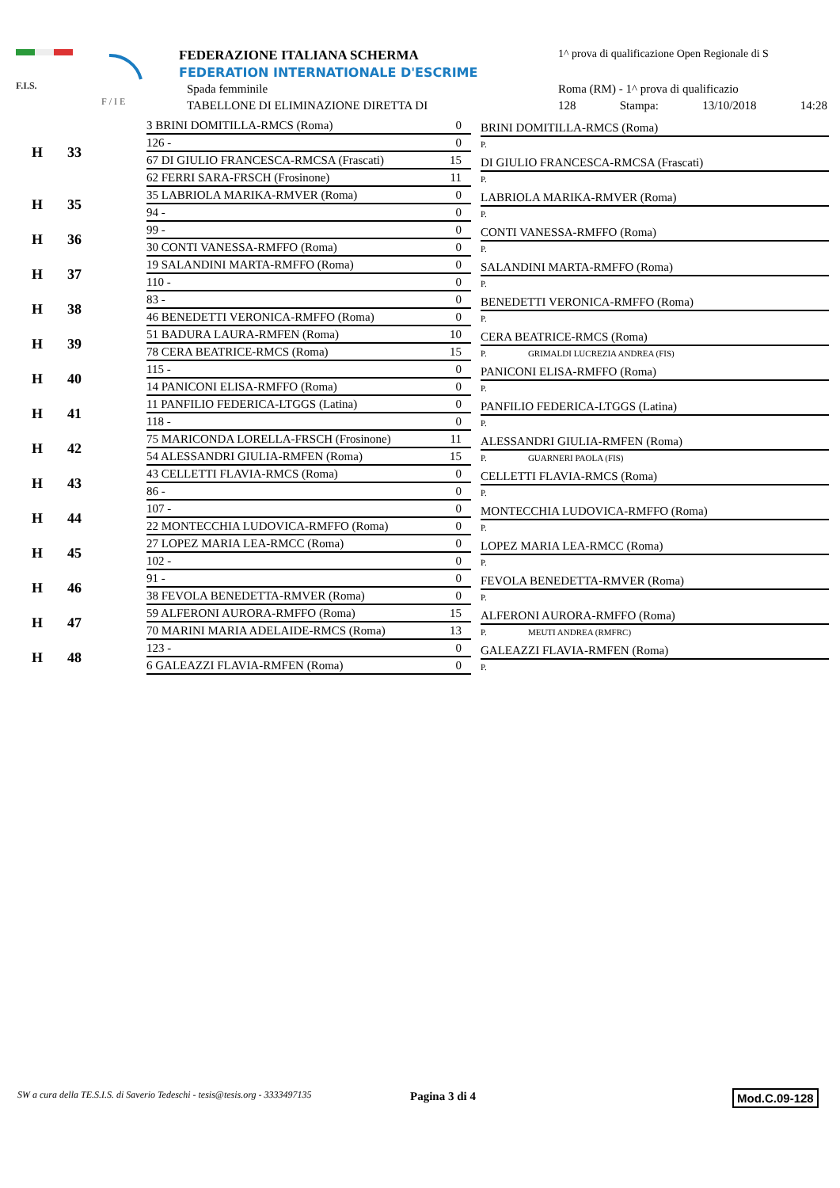F.I.S.
F / I E
FEDERAZIONE ITALIANA SCHERMA
FEDERATION INTERNATIONALE D'ESCRIME
Spada femminile
TABELLONE DI ELIMINAZIONE DIRETTA DI
1^ prova di qualificazione Open Regionale di S
Roma (RM) - 1^ prova di qualificazio
128 Stampa: 13/10/2018 14:28
| H | 33 | 3 BRINI DOMITILLA-RMCS (Roma) 0 126 - 0 | BRINI DOMITILLA-RMCS (Roma) P. |
| | | 67 DI GIULIO FRANCESCA-RMCSA (Frascati) 15 62 FERRI SARA-FRSCH (Frosinone) 11 | DI GIULIO FRANCESCA-RMCSA (Frascati) P. |
| H | 35 | 35 LABRIOLA MARIKA-RMVER (Roma) 0 94 - 0 | LABRIOLA MARIKA-RMVER (Roma) P. |
| H | 36 | 99 - 0 30 CONTI VANESSA-RMFFO (Roma) 0 | CONTI VANESSA-RMFFO (Roma) P. |
| H | 37 | 19 SALANDINI MARTA-RMFFO (Roma) 0 110 - 0 | SALANDINI MARTA-RMFFO (Roma) P. |
| H | 38 | 83 - 0 46 BENEDETTI VERONICA-RMFFO (Roma) 0 | BENEDETTI VERONICA-RMFFO (Roma) P. |
| H | 39 | 51 BADURA LAURA-RMFEN (Roma) 10 78 CERA BEATRICE-RMCS (Roma) 15 | CERA BEATRICE-RMCS (Roma) P. GRIMALDI LUCREZIA ANDREA (FIS) |
| H | 40 | 115 - 0 14 PANICONI ELISA-RMFFO (Roma) 0 | PANICONI ELISA-RMFFO (Roma) P. |
| H | 41 | 11 PANFILIO FEDERICA-LTGGS (Latina) 0 118 - 0 | PANFILIO FEDERICA-LTGGS (Latina) P. |
| H | 42 | 75 MARICONDA LORELLA-FRSCH (Frosinone) 11 54 ALESSANDRI GIULIA-RMFEN (Roma) 15 | ALESSANDRI GIULIA-RMFEN (Roma) P. GUARNERI PAOLA (FIS) |
| H | 43 | 43 CELLETTI FLAVIA-RMCS (Roma) 0 86 - 0 | CELLETTI FLAVIA-RMCS (Roma) P. |
| H | 44 | 107 - 0 22 MONTECCHIA LUDOVICA-RMFFO (Roma) 0 | MONTECCHIA LUDOVICA-RMFFO (Roma) P. |
| H | 45 | 27 LOPEZ MARIA LEA-RMCC (Roma) 0 102 - 0 | LOPEZ MARIA LEA-RMCC (Roma) P. |
| H | 46 | 91 - 0 38 FEVOLA BENEDETTA-RMVER (Roma) 0 | FEVOLA BENEDETTA-RMVER (Roma) P. |
| H | 47 | 59 ALFERONI AURORA-RMFFO (Roma) 15 70 MARINI MARIA ADELAIDE-RMCS (Roma) 13 | ALFERONI AURORA-RMFFO (Roma) P. MEUTI ANDREA (RMFRC) |
| H | 48 | 123 - 0 6 GALEAZZI FLAVIA-RMFEN (Roma) 0 | GALEAZZI FLAVIA-RMFEN (Roma) P. |
SW a cura della TE.S.I.S. di Saverio Tedeschi - tesis@tesis.org - 3333497135
Pagina 3 di 4 Mod.C.09-128